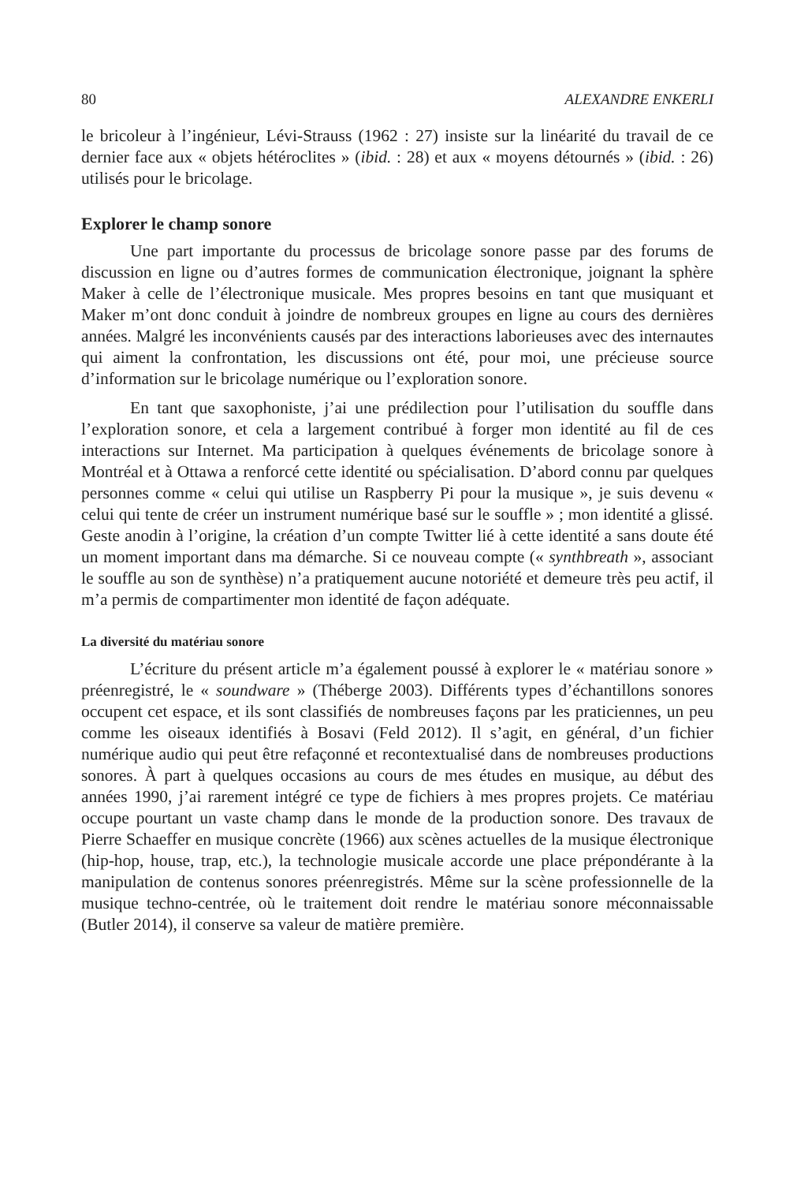80 ALEXANDRE ENKERLI
le bricoleur à l’ingénieur, Lévi-Strauss (1962 : 27) insiste sur la linéarité du travail de ce dernier face aux « objets hétéroclites » (ibid. : 28) et aux « moyens détournés » (ibid. : 26) utilisés pour le bricolage.
Explorer le champ sonore
Une part importante du processus de bricolage sonore passe par des forums de discussion en ligne ou d’autres formes de communication électronique, joignant la sphère Maker à celle de l’électronique musicale. Mes propres besoins en tant que musiquant et Maker m’ont donc conduit à joindre de nombreux groupes en ligne au cours des dernières années. Malgré les inconvénients causés par des interactions laborieuses avec des internautes qui aiment la confrontation, les discussions ont été, pour moi, une précieuse source d’information sur le bricolage numérique ou l’exploration sonore.
En tant que saxophoniste, j’ai une prédilection pour l’utilisation du souffle dans l’exploration sonore, et cela a largement contribué à forger mon identité au fil de ces interactions sur Internet. Ma participation à quelques événements de bricolage sonore à Montréal et à Ottawa a renforcé cette identité ou spécialisation. D’abord connu par quelques personnes comme « celui qui utilise un Raspberry Pi pour la musique », je suis devenu « celui qui tente de créer un instrument numérique basé sur le souffle » ; mon identité a glissé. Geste anodin à l’origine, la création d’un compte Twitter lié à cette identité a sans doute été un moment important dans ma démarche. Si ce nouveau compte (« synthbreath », associant le souffle au son de synthèse) n’a pratiquement aucune notoriété et demeure très peu actif, il m’a permis de compartimenter mon identité de façon adéquate.
La diversité du matériau sonore
L’écriture du présent article m’a également poussé à explorer le « matériau sonore » préenregistré, le « soundware » (Théberge 2003). Différents types d’échantillons sonores occupent cet espace, et ils sont classifiés de nombreuses façons par les praticiennes, un peu comme les oiseaux identifiés à Bosavi (Feld 2012). Il s’agit, en général, d’un fichier numérique audio qui peut être refaçonné et recontextualisé dans de nombreuses productions sonores. À part à quelques occasions au cours de mes études en musique, au début des années 1990, j’ai rarement intégré ce type de fichiers à mes propres projets. Ce matériau occupe pourtant un vaste champ dans le monde de la production sonore. Des travaux de Pierre Schaeffer en musique concrète (1966) aux scènes actuelles de la musique électronique (hip-hop, house, trap, etc.), la technologie musicale accorde une place prépondérante à la manipulation de contenus sonores préenregistrés. Même sur la scène professionnelle de la musique techno-centrée, où le traitement doit rendre le matériau sonore méconnaissable (Butler 2014), il conserve sa valeur de matière première.